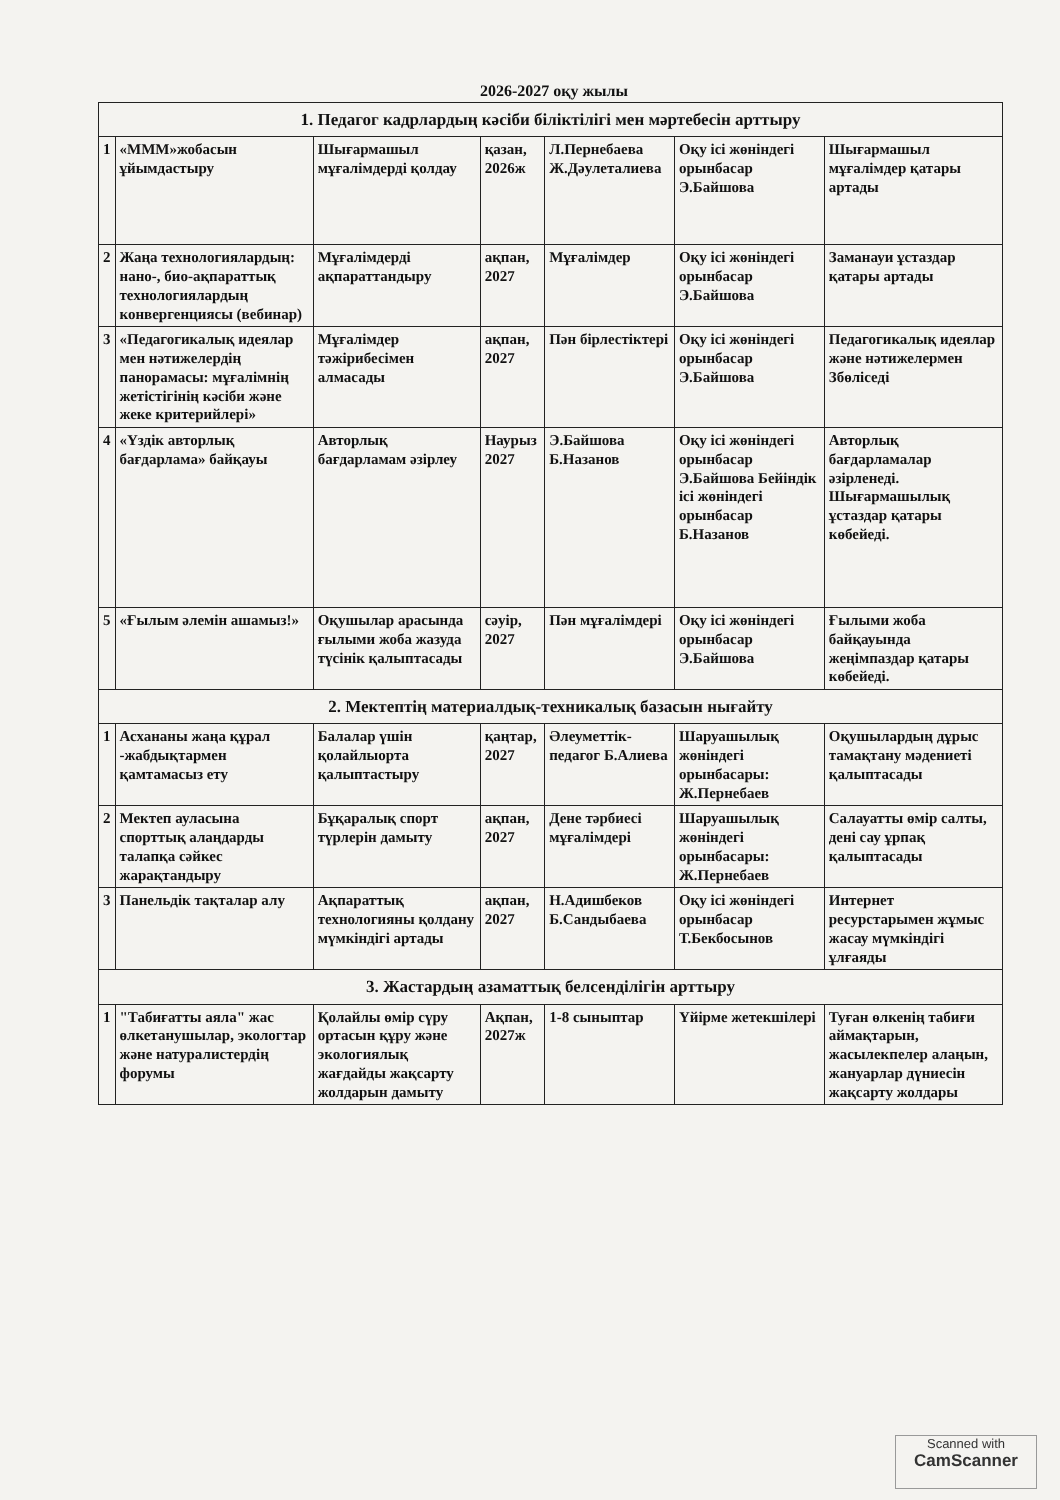2026-2027 оқу жылы
| 1. Педагог кадрлардың кәсіби біліктілігі мен мәртебесін арттыру | | | | | | |
| 1 | «МММ»жобасын ұйымдастыру | Шығармашыл мұғалімдерді қолдау | қазан, 2026ж | Л.Пернебаева Ж.Дәулеталиева | Оқу ісі жөніндегі орынбасар Э.Байшова | Шығармашыл мұғалімдер қатары артады |
| 2 | Жаңа технологиялардың: нано-, био-ақпараттық технологиялардың конвергенциясы (вебинар) | Мұғалімдерді ақпараттандыру | ақпан, 2027 | Мұғалімдер | Оқу ісі жөніндегі орынбасар Э.Байшова | Заманауи ұстаздар қатары артады |
| 3 | «Педагогикалық идеялар мен нәтижелердің панорамасы: мұғалімнің жетістігінің кәсіби және жеке критерийлері» | Мұғалімдер тәжірибесімен алмасады | ақпан, 2027 | Пән бірлестіктері | Оқу ісі жөніндегі орынбасар Э.Байшова | Педагогикалық идеялар және нәтижелермен Збөліседі |
| 4 | «Үздік авторлық бағдарлама» байқауы | Авторлық бағдарламам әзірлеу | Наурыз 2027 | Э.Байшова Б.Назанов | Оқу ісі жөніндегі орынбасар Э.Байшова Бейіндік ісі жөніндегі орынбасар Б.Назанов | Авторлық бағдарламалар әзірленеді. Шығармашылық ұстаздар қатары көбейеді. |
| 5 | «Ғылым әлемін ашамыз!» | Оқушылар арасында ғылыми жоба жазуда түсінік қалыптасады | сәуір, 2027 | Пән мұғалімдері | Оқу ісі жөніндегі орынбасар Э.Байшова | Ғылыми жоба байқауында жеңімпаздар қатары көбейеді. |
| 2. Мектептің материалдық-техникалық базасын нығайту | | | | | | |
| 1 | Асхананы жаңа құрал -жабдықтармен қамтамасыз ету | Балалар үшін қолайлыорта қалыптастыру | қаңтар, 2027 | Әлеуметтік-педагог Б.Алиева | Шаруашылық жөніндегі орынбасары: Ж.Пернебаев | Оқушылардың дұрыс тамақтану мәдениеті қалыптасады |
| 2 | Мектеп ауласына спорттық алаңдарды талапқа сәйкес жарақтандыру | Бұқаралық спорт түрлерін дамыту | ақпан, 2027 | Дене тәрбиесі мұғалімдері | Шаруашылық жөніндегі орынбасары: Ж.Пернебаев | Салауатты өмір салты, дені сау ұрпақ қалыптасады |
| 3 | Панельдік тақталар алу | Ақпараттық технологияны қолдану мүмкіндігі артады | ақпан, 2027 | Н.Адишбеков Б.Сандыбаева | Оқу ісі жөніндегі орынбасар Т.Бекбосынов | Интернет ресурстарымен жұмыс жасау мүмкіндігі ұлғаяды |
| 3. Жастардың азаматтық белсенділігін арттыру | | | | | | |
| 1 | "Табиғатты аяла" жас өлкетанушылар, экологтар және натуралистердің форумы | Қолайлы өмір сүру ортасын құру және экологиялық жағдайды жақсарту жолдарын дамыту | Ақпан, 2027ж | 1-8 сыныптар | Үйірме жетекшілері | Туған өлкенің табиғи аймақтарын, жасылекпелер алаңын, жануарлар дүниесін жақсарту жолдары |
Scanned with
CamScanner